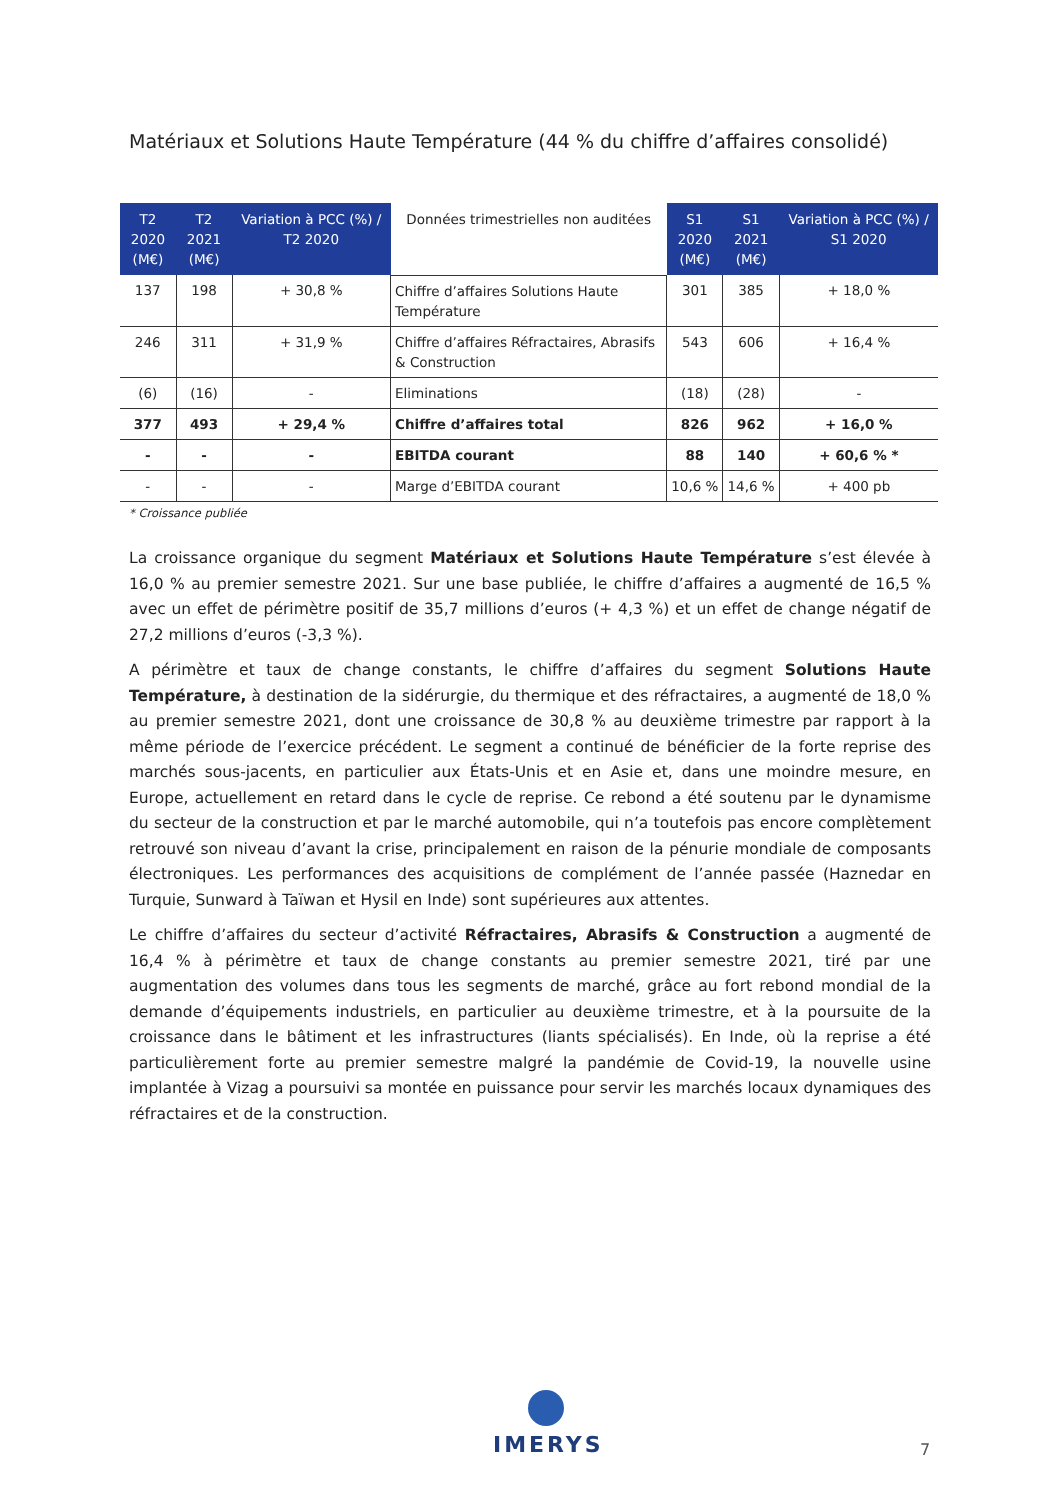Matériaux et Solutions Haute Température (44 % du chiffre d’affaires consolidé)
| T2 2020 (M€) | T2 2021 (M€) | Variation à PCC (%) / T2 2020 | Données trimestrielles non auditées | S1 2020 (M€) | S1 2021 (M€) | Variation à PCC (%) / S1 2020 |
| --- | --- | --- | --- | --- | --- | --- |
| 137 | 198 | + 30,8 % | Chiffre d’affaires Solutions Haute Température | 301 | 385 | + 18,0 % |
| 246 | 311 | + 31,9 % | Chiffre d’affaires Réfractaires, Abrasifs & Construction | 543 | 606 | + 16,4 % |
| (6) | (16) | - | Eliminations | (18) | (28) | - |
| 377 | 493 | + 29,4 % | Chiffre d’affaires total | 826 | 962 | + 16,0 % |
| - | - | - | EBITDA courant | 88 | 140 | + 60,6 % * |
| - | - | - | Marge d’EBITDA courant | 10,6 % | 14,6 % | + 400 pb |
* Croissance publiée
La croissance organique du segment Matériaux et Solutions Haute Température s’est élevée à 16,0 % au premier semestre 2021. Sur une base publiée, le chiffre d’affaires a augmenté de 16,5 % avec un effet de périmètre positif de 35,7 millions d’euros (+ 4,3 %) et un effet de change négatif de 27,2 millions d’euros (-3,3 %).
A périmètre et taux de change constants, le chiffre d’affaires du segment Solutions Haute Température, à destination de la sidérurgie, du thermique et des réfractaires, a augmenté de 18,0 % au premier semestre 2021, dont une croissance de 30,8 % au deuxième trimestre par rapport à la même période de l’exercice précédent. Le segment a continué de bénéficier de la forte reprise des marchés sous-jacents, en particulier aux États-Unis et en Asie et, dans une moindre mesure, en Europe, actuellement en retard dans le cycle de reprise. Ce rebond a été soutenu par le dynamisme du secteur de la construction et par le marché automobile, qui n’a toutefois pas encore complètement retrouvé son niveau d’avant la crise, principalement en raison de la pénurie mondiale de composants électroniques. Les performances des acquisitions de complément de l’année passée (Haznedar en Turquie, Sunward à Taïwan et Hysil en Inde) sont supérieures aux attentes.
Le chiffre d’affaires du secteur d’activité Réfractaires, Abrasifs & Construction a augmenté de 16,4 % à périmètre et taux de change constants au premier semestre 2021, tiré par une augmentation des volumes dans tous les segments de marché, grâce au fort rebond mondial de la demande d’équipements industriels, en particulier au deuxième trimestre, et à la poursuite de la croissance dans le bâtiment et les infrastructures (liants spécialisés). En Inde, où la reprise a été particulièrement forte au premier semestre malgré la pandémie de Covid-19, la nouvelle usine implantée à Vizag a poursuivi sa montée en puissance pour servir les marchés locaux dynamiques des réfractaires et de la construction.
IMERYS
7